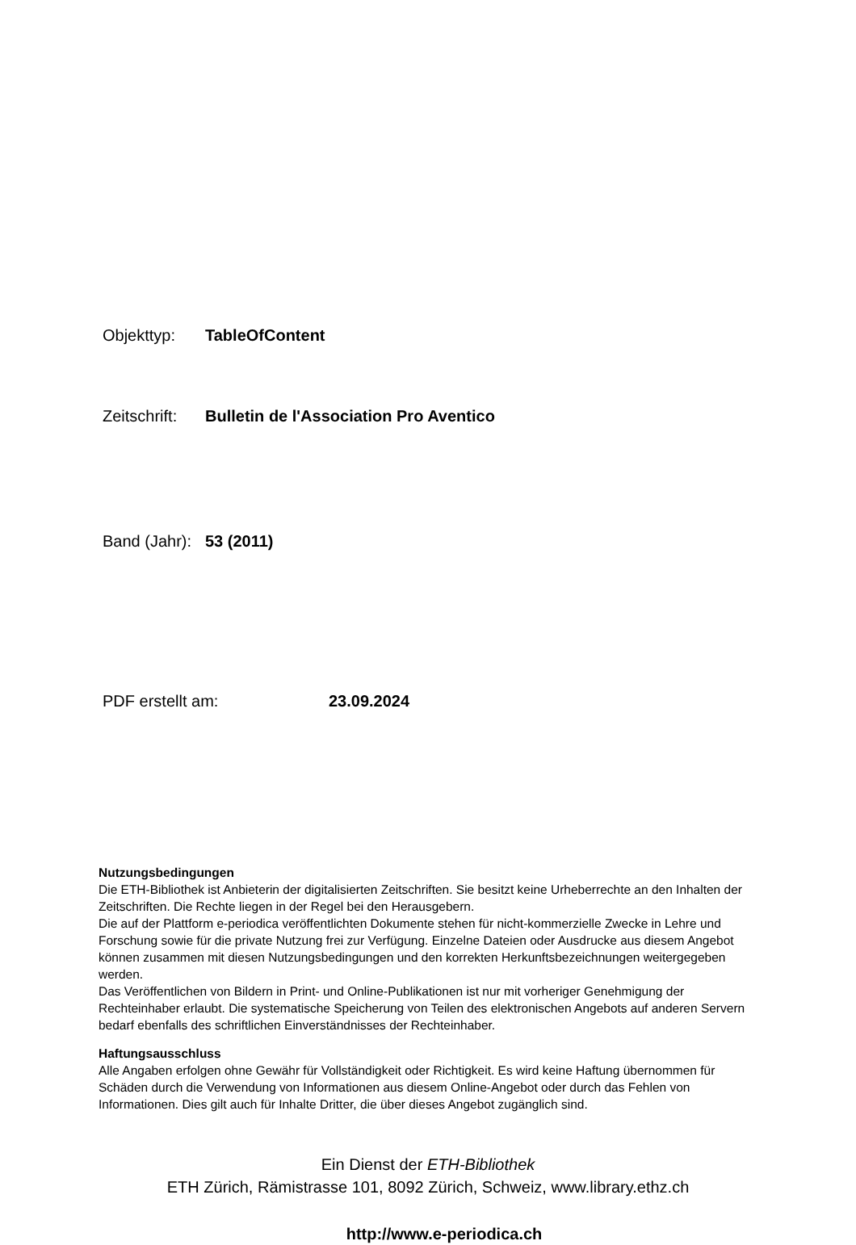Objekttyp: TableOfContent
Zeitschrift: Bulletin de l'Association Pro Aventico
Band (Jahr): 53 (2011)
PDF erstellt am: 23.09.2024
Nutzungsbedingungen
Die ETH-Bibliothek ist Anbieterin der digitalisierten Zeitschriften. Sie besitzt keine Urheberrechte an den Inhalten der Zeitschriften. Die Rechte liegen in der Regel bei den Herausgebern.
Die auf der Plattform e-periodica veröffentlichten Dokumente stehen für nicht-kommerzielle Zwecke in Lehre und Forschung sowie für die private Nutzung frei zur Verfügung. Einzelne Dateien oder Ausdrucke aus diesem Angebot können zusammen mit diesen Nutzungsbedingungen und den korrekten Herkunftsbezeichnungen weitergegeben werden.
Das Veröffentlichen von Bildern in Print- und Online-Publikationen ist nur mit vorheriger Genehmigung der Rechteinhaber erlaubt. Die systematische Speicherung von Teilen des elektronischen Angebots auf anderen Servern bedarf ebenfalls des schriftlichen Einverständnisses der Rechteinhaber.
Haftungsausschluss
Alle Angaben erfolgen ohne Gewähr für Vollständigkeit oder Richtigkeit. Es wird keine Haftung übernommen für Schäden durch die Verwendung von Informationen aus diesem Online-Angebot oder durch das Fehlen von Informationen. Dies gilt auch für Inhalte Dritter, die über dieses Angebot zugänglich sind.
Ein Dienst der ETH-Bibliothek
ETH Zürich, Rämistrasse 101, 8092 Zürich, Schweiz, www.library.ethz.ch
http://www.e-periodica.ch